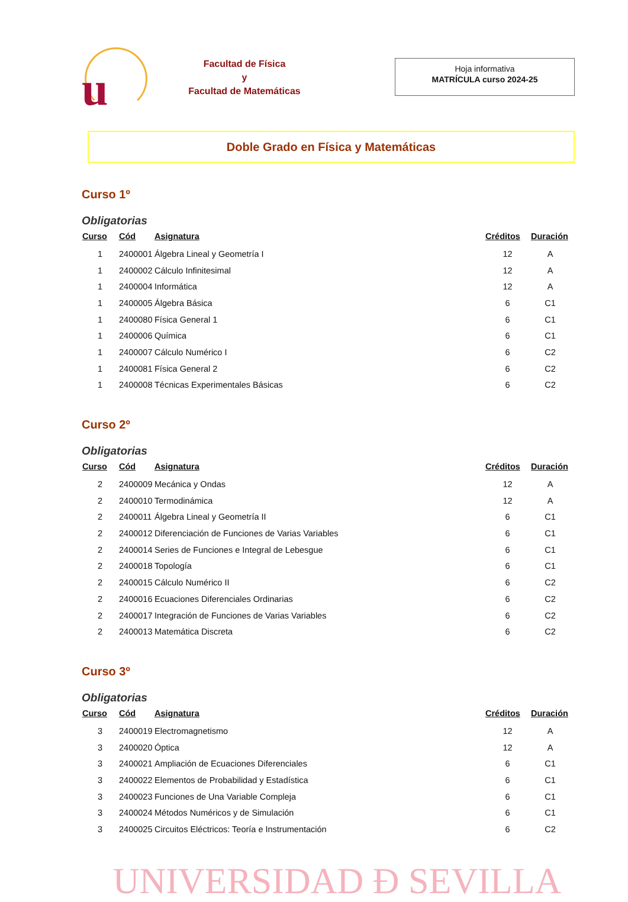u
Facultad de Física
y
Facultad de Matemáticas
Hoja informativa
MATRÍCULA curso 2024-25
Doble Grado en Física y Matemáticas
Curso 1º
Obligatorias
| Curso | Cód | Asignatura | Créditos | Duración |
| --- | --- | --- | --- | --- |
| 1 | 2400001 | Álgebra Lineal y Geometría I | 12 | A |
| 1 | 2400002 | Cálculo Infinitesimal | 12 | A |
| 1 | 2400004 | Informática | 12 | A |
| 1 | 2400005 | Álgebra Básica | 6 | C1 |
| 1 | 2400080 | Física General 1 | 6 | C1 |
| 1 | 2400006 | Química | 6 | C1 |
| 1 | 2400007 | Cálculo Numérico I | 6 | C2 |
| 1 | 2400081 | Física General 2 | 6 | C2 |
| 1 | 2400008 | Técnicas Experimentales Básicas | 6 | C2 |
Curso 2º
Obligatorias
| Curso | Cód | Asignatura | Créditos | Duración |
| --- | --- | --- | --- | --- |
| 2 | 2400009 | Mecánica y Ondas | 12 | A |
| 2 | 2400010 | Termodinámica | 12 | A |
| 2 | 2400011 | Álgebra Lineal y Geometría II | 6 | C1 |
| 2 | 2400012 | Diferenciación de Funciones de Varias Variables | 6 | C1 |
| 2 | 2400014 | Series de Funciones e Integral de Lebesgue | 6 | C1 |
| 2 | 2400018 | Topología | 6 | C1 |
| 2 | 2400015 | Cálculo Numérico II | 6 | C2 |
| 2 | 2400016 | Ecuaciones Diferenciales Ordinarias | 6 | C2 |
| 2 | 2400017 | Integración de Funciones de Varias Variables | 6 | C2 |
| 2 | 2400013 | Matemática Discreta | 6 | C2 |
Curso 3º
Obligatorias
| Curso | Cód | Asignatura | Créditos | Duración |
| --- | --- | --- | --- | --- |
| 3 | 2400019 | Electromagnetismo | 12 | A |
| 3 | 2400020 | Óptica | 12 | A |
| 3 | 2400021 | Ampliación de Ecuaciones Diferenciales | 6 | C1 |
| 3 | 2400022 | Elementos de Probabilidad y Estadística | 6 | C1 |
| 3 | 2400023 | Funciones de Una Variable Compleja | 6 | C1 |
| 3 | 2400024 | Métodos Numéricos y de Simulación | 6 | C1 |
| 3 | 2400025 | Circuitos Eléctricos: Teoría e Instrumentación | 6 | C2 |
UNIVERSIDAD Đ SEVILLA